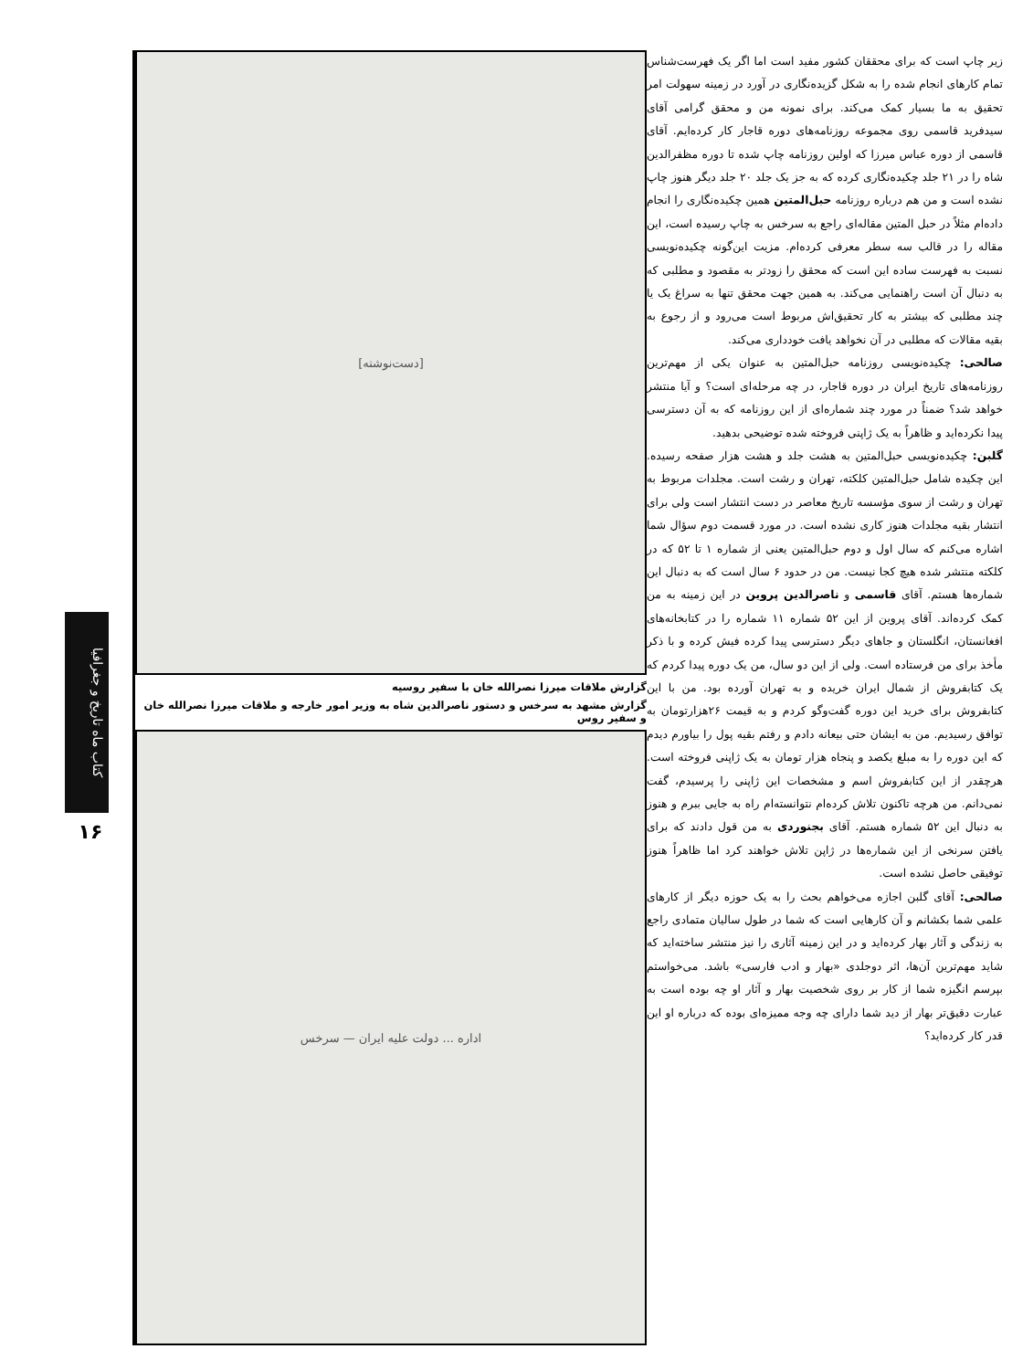زیر چاپ است که برای محققان کشور مفید است اما اگر یک فهرست‌شناس تمام کارهای انجام شده را به شکل گزیده‌نگاری در آورد در زمینه سهولت امر تحقیق به ما بسیار کمک می‌کند. برای نمونه من و محقق گرامی آقای سیدفرید قاسمی روی مجموعه روزنامه‌های دوره قاجار کار کرده‌ایم. آقای قاسمی از دوره عباس میرزا که اولین روزنامه چاپ شده تا دوره مظفرالدین شاه را در ۲۱ جلد چکیده‌نگاری کرده که به جز یک جلد ۲۰ جلد دیگر هنوز چاپ نشده است و من هم درباره روزنامه حبل‌المتین همین چکیده‌نگاری را انجام داده‌ام مثلاً در حبل المتین مقاله‌ای راجع به سرخس به چاپ رسیده است، این مقاله را در قالب سه سطر معرفی کرده‌ام. مزیت این‌گونه چکیده‌نویسی نسبت به فهرست ساده این است که محقق را زودتر به مقصود و مطلبی که به دنبال آن است راهنمایی می‌کند. به همین جهت محقق تنها به سراغ یک یا چند مطلبی که بیشتر به کار تحقیق‌اش مربوط است می‌رود و از رجوع به بقیه مقالات که مطلبی در آن نخواهد یافت خودداری می‌کند.
صالحی: چکیده‌نویسی روزنامه حبل‌المتین به عنوان یکی از مهم‌ترین روزنامه‌های تاریخ ایران در دوره قاجار، در چه مرحله‌ای است؟ و آیا منتشر خواهد شد؟ ضمناً در مورد چند شماره‌ای از این روزنامه که به آن دسترسی پیدا نکرده‌اید و ظاهراً به یک ژاپنی فروخته شده توضیحی بدهید.
گلبن: چکیده‌نویسی حبل‌المتین به هشت جلد و هشت هزار صفحه رسیده. این چکیده شامل حبل‌المتین کلکته، تهران و رشت است. مجلدات مربوط به تهران و رشت از سوی مؤسسه تاریخ معاصر در دست انتشار است ولی برای انتشار بقیه مجلدات هنوز کاری نشده است. در مورد قسمت دوم سؤال شما اشاره می‌کنم که سال اول و دوم حبل‌المتین یعنی از شماره ۱ تا ۵۲ که در کلکته منتشر شده هیچ کجا نیست. من در حدود ۶ سال است که به دنبال این شماره‌ها هستم. آقای قاسمی و ناصرالدین پروین در این زمینه به من کمک کرده‌اند. آقای پروین از این ۵۲ شماره ۱۱ شماره را در کتابخانه‌های افغانستان، انگلستان و جاهای دیگر دسترسی پیدا کرده فیش کرده و با ذکر مأخذ برای من فرستاده است. ولی از این دو سال، من یک دوره پیدا کردم که یک کتابفروش از شمال ایران خریده و به تهران آورده بود. من با این کتابفروش برای خرید این دوره گفت‌وگو کردم و به قیمت ۲۶هزارتومان به توافق رسیدیم. من به ایشان حتی بیعانه دادم و رفتم بقیه پول را بیاورم دیدم که این دوره را به مبلغ یکصد و پنجاه هزار تومان به یک ژاپنی فروخته است. هرچقدر از این کتابفروش اسم و مشخصات این ژاپنی را پرسیدم، گفت نمی‌دانم. من هرچه تاکنون تلاش کرده‌ام نتوانسته‌ام راه به جایی ببرم و هنوز به دنبال این ۵۲ شماره هستم. آقای بجنوردی به من قول دادند که برای یافتن سرنخی از این شماره‌ها در ژاپن تلاش خواهند کرد اما ظاهراً هنوز توفیقی حاصل نشده است.
صالحی: آقای گلبن اجازه می‌خواهم بحث را به یک حوزه دیگر از کارهای علمی شما بکشانم و آن کارهایی است که شما در طول سالیان متمادی راجع به زندگی و آثار بهار کرده‌اید و در این زمینه آثاری را نیز منتشر ساخته‌اید که شاید مهم‌ترین آن‌ها، اثر دوجلدی «بهار و ادب فارسی» باشد. می‌خواستم بپرسم انگیزه شما از کار بر روی شخصیت بهار و آثار او چه بوده است به عبارت دقیق‌تر بهار از دید شما دارای چه وجه ممیزه‌ای بوده که درباره او این قدر کار کرده‌اید؟
[دست‌نوشته]
گزارش ملاقات میرزا نصرالله خان با سفیر روسیه
گزارش مشهد به سرخس و دستور ناصرالدین شاه به وزیر امور خارجه و ملاقات میرزا نصرالله خان و سفیر روس
اداره ... دولت علیه ایران — سرخس
کتاب ماه تاریخ و جغرافیا
۱۶